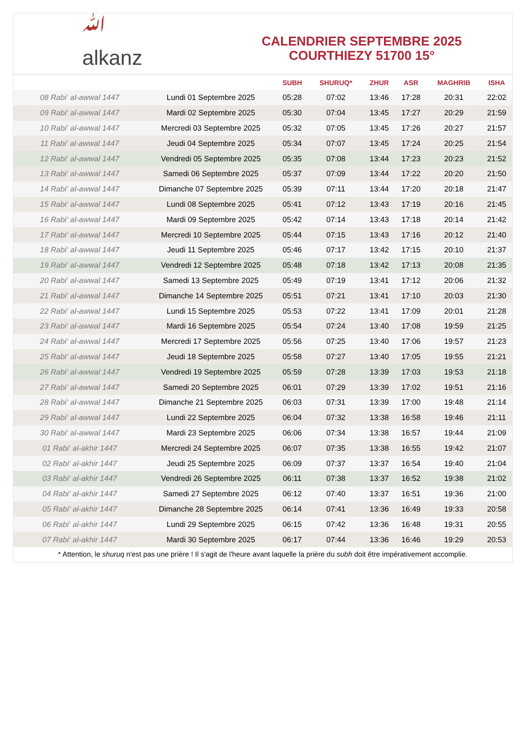ﷲ
alkanz
CALENDRIER SEPTEMBRE 2025
COURTHIEZY 51700 15°
| | | SUBH | SHURUQ* | ZHUR | ASR | MAGHRIB | ISHA |
| --- | --- | --- | --- | --- | --- | --- | --- |
| 08 Rabi‘ al-awwal 1447 | Lundi 01 Septembre 2025 | 05:28 | 07:02 | 13:46 | 17:28 | 20:31 | 22:02 |
| 09 Rabi‘ al-awwal 1447 | Mardi 02 Septembre 2025 | 05:30 | 07:04 | 13:45 | 17:27 | 20:29 | 21:59 |
| 10 Rabi‘ al-awwal 1447 | Mercredi 03 Septembre 2025 | 05:32 | 07:05 | 13:45 | 17:26 | 20:27 | 21:57 |
| 11 Rabi‘ al-awwal 1447 | Jeudi 04 Septembre 2025 | 05:34 | 07:07 | 13:45 | 17:24 | 20:25 | 21:54 |
| 12 Rabi‘ al-awwal 1447 | Vendredi 05 Septembre 2025 | 05:35 | 07:08 | 13:44 | 17:23 | 20:23 | 21:52 |
| 13 Rabi‘ al-awwal 1447 | Samedi 06 Septembre 2025 | 05:37 | 07:09 | 13:44 | 17:22 | 20:20 | 21:50 |
| 14 Rabi‘ al-awwal 1447 | Dimanche 07 Septembre 2025 | 05:39 | 07:11 | 13:44 | 17:20 | 20:18 | 21:47 |
| 15 Rabi‘ al-awwal 1447 | Lundi 08 Septembre 2025 | 05:41 | 07:12 | 13:43 | 17:19 | 20:16 | 21:45 |
| 16 Rabi‘ al-awwal 1447 | Mardi 09 Septembre 2025 | 05:42 | 07:14 | 13:43 | 17:18 | 20:14 | 21:42 |
| 17 Rabi‘ al-awwal 1447 | Mercredi 10 Septembre 2025 | 05:44 | 07:15 | 13:43 | 17:16 | 20:12 | 21:40 |
| 18 Rabi‘ al-awwal 1447 | Jeudi 11 Septembre 2025 | 05:46 | 07:17 | 13:42 | 17:15 | 20:10 | 21:37 |
| 19 Rabi‘ al-awwal 1447 | Vendredi 12 Septembre 2025 | 05:48 | 07:18 | 13:42 | 17:13 | 20:08 | 21:35 |
| 20 Rabi‘ al-awwal 1447 | Samedi 13 Septembre 2025 | 05:49 | 07:19 | 13:41 | 17:12 | 20:06 | 21:32 |
| 21 Rabi‘ al-awwal 1447 | Dimanche 14 Septembre 2025 | 05:51 | 07:21 | 13:41 | 17:10 | 20:03 | 21:30 |
| 22 Rabi‘ al-awwal 1447 | Lundi 15 Septembre 2025 | 05:53 | 07:22 | 13:41 | 17:09 | 20:01 | 21:28 |
| 23 Rabi‘ al-awwal 1447 | Mardi 16 Septembre 2025 | 05:54 | 07:24 | 13:40 | 17:08 | 19:59 | 21:25 |
| 24 Rabi‘ al-awwal 1447 | Mercredi 17 Septembre 2025 | 05:56 | 07:25 | 13:40 | 17:06 | 19:57 | 21:23 |
| 25 Rabi‘ al-awwal 1447 | Jeudi 18 Septembre 2025 | 05:58 | 07:27 | 13:40 | 17:05 | 19:55 | 21:21 |
| 26 Rabi‘ al-awwal 1447 | Vendredi 19 Septembre 2025 | 05:59 | 07:28 | 13:39 | 17:03 | 19:53 | 21:18 |
| 27 Rabi‘ al-awwal 1447 | Samedi 20 Septembre 2025 | 06:01 | 07:29 | 13:39 | 17:02 | 19:51 | 21:16 |
| 28 Rabi‘ al-awwal 1447 | Dimanche 21 Septembre 2025 | 06:03 | 07:31 | 13:39 | 17:00 | 19:48 | 21:14 |
| 29 Rabi‘ al-awwal 1447 | Lundi 22 Septembre 2025 | 06:04 | 07:32 | 13:38 | 16:58 | 19:46 | 21:11 |
| 30 Rabi‘ al-awwal 1447 | Mardi 23 Septembre 2025 | 06:06 | 07:34 | 13:38 | 16:57 | 19:44 | 21:09 |
| 01 Rabi‘ al-akhir 1447 | Mercredi 24 Septembre 2025 | 06:07 | 07:35 | 13:38 | 16:55 | 19:42 | 21:07 |
| 02 Rabi‘ al-akhir 1447 | Jeudi 25 Septembre 2025 | 06:09 | 07:37 | 13:37 | 16:54 | 19:40 | 21:04 |
| 03 Rabi‘ al-akhir 1447 | Vendredi 26 Septembre 2025 | 06:11 | 07:38 | 13:37 | 16:52 | 19:38 | 21:02 |
| 04 Rabi‘ al-akhir 1447 | Samedi 27 Septembre 2025 | 06:12 | 07:40 | 13:37 | 16:51 | 19:36 | 21:00 |
| 05 Rabi‘ al-akhir 1447 | Dimanche 28 Septembre 2025 | 06:14 | 07:41 | 13:36 | 16:49 | 19:33 | 20:58 |
| 06 Rabi‘ al-akhir 1447 | Lundi 29 Septembre 2025 | 06:15 | 07:42 | 13:36 | 16:48 | 19:31 | 20:55 |
| 07 Rabi‘ al-akhir 1447 | Mardi 30 Septembre 2025 | 06:17 | 07:44 | 13:36 | 16:46 | 19:29 | 20:53 |
* Attention, le shuruq n'est pas une prière ! Il s'agit de l'heure avant laquelle la prière du subh doit être impérativement accomplie.